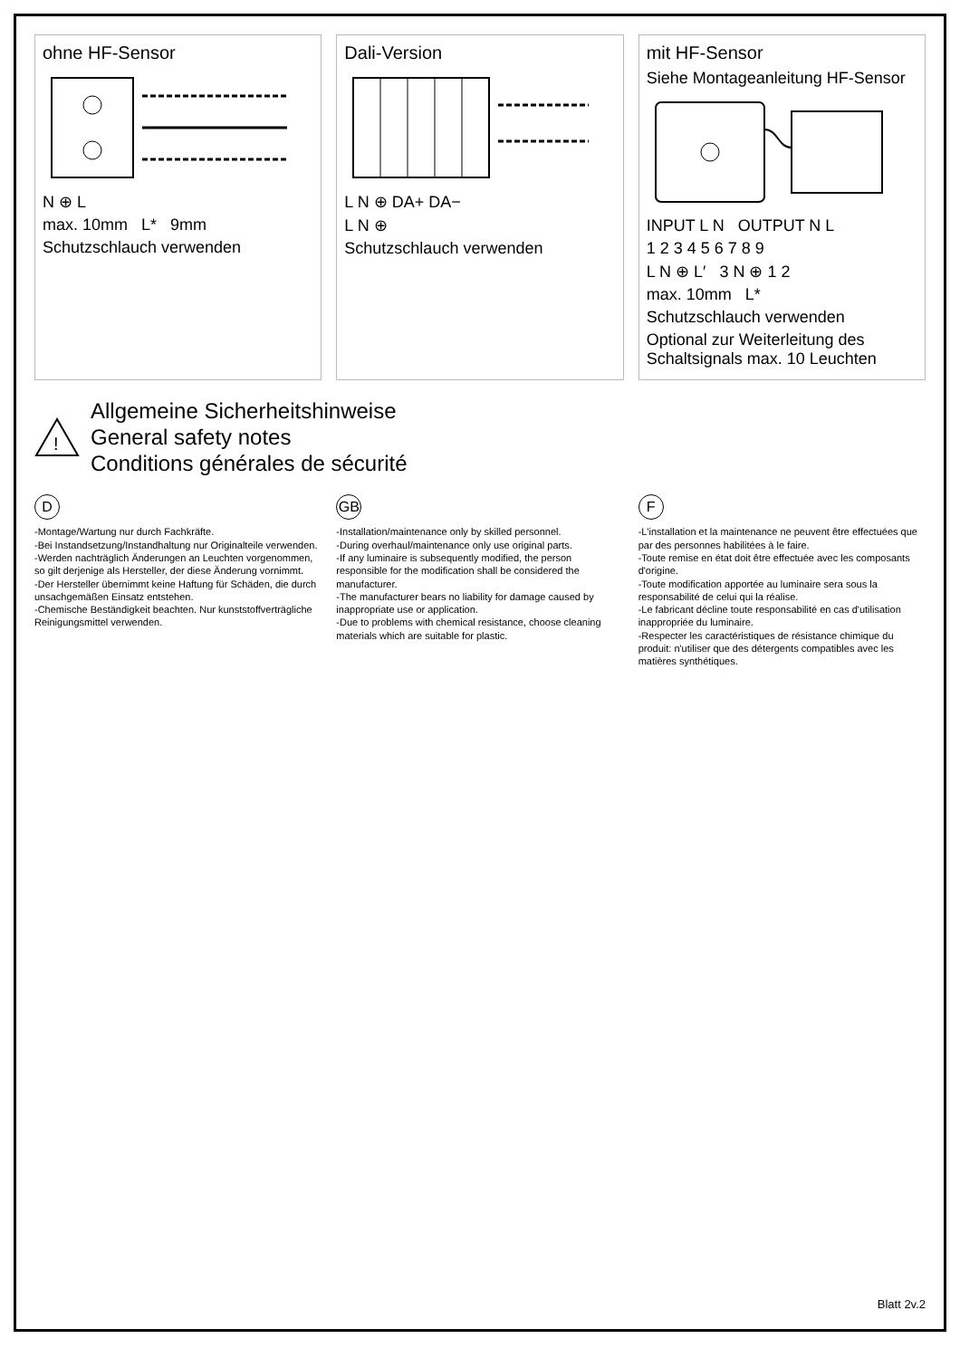ohne HF-Sensor
N ⊕ L
max. 10mm L* 9mm
Schutzschlauch verwenden
Dali-Version
L N ⊕ DA+ DA−
L N ⊕
Schutzschlauch verwenden
mit HF-Sensor
Siehe Montageanleitung HF-Sensor
INPUT L N OUTPUT N L
1 2 3 4 5 6 7 8 9
L N ⊕ L′ 3 N ⊕ 1 2
max. 10mm L*
Schutzschlauch verwenden
Optional zur Weiterleitung des Schaltsignals max. 10 Leuchten
!
Allgemeine Sicherheitshinweise
General safety notes
Conditions générales de sécurité
D
-Montage/Wartung nur durch Fachkräfte.
-Bei Instandsetzung/Instandhaltung nur Originalteile verwenden.
-Werden nachträglich Änderungen an Leuchten vorgenommen, so gilt derjenige als Hersteller, der diese Änderung vornimmt.
-Der Hersteller übernimmt keine Haftung für Schäden, die durch unsachgemäßen Einsatz entstehen.
-Chemische Beständigkeit beachten. Nur kunststoffverträgliche Reinigungsmittel verwenden.
GB
-Installation/maintenance only by skilled personnel.
-During overhaul/maintenance only use original parts.
-If any luminaire is subsequently modified, the person responsible for the modification shall be considered the manufacturer.
-The manufacturer bears no liability for damage caused by inappropriate use or application.
-Due to problems with chemical resistance, choose cleaning materials which are suitable for plastic.
F
-L'installation et la maintenance ne peuvent être effectuées que par des personnes habilitées à le faire.
-Toute remise en état doit être effectuée avec les composants d'origine.
-Toute modification apportée au luminaire sera sous la responsabilité de celui qui la réalise.
-Le fabricant décline toute responsabilité en cas d'utilisation inappropriée du luminaire.
-Respecter les caractéristiques de résistance chimique du produit: n'utiliser que des détergents compatibles avec les matières synthétiques.
Blatt 2v.2